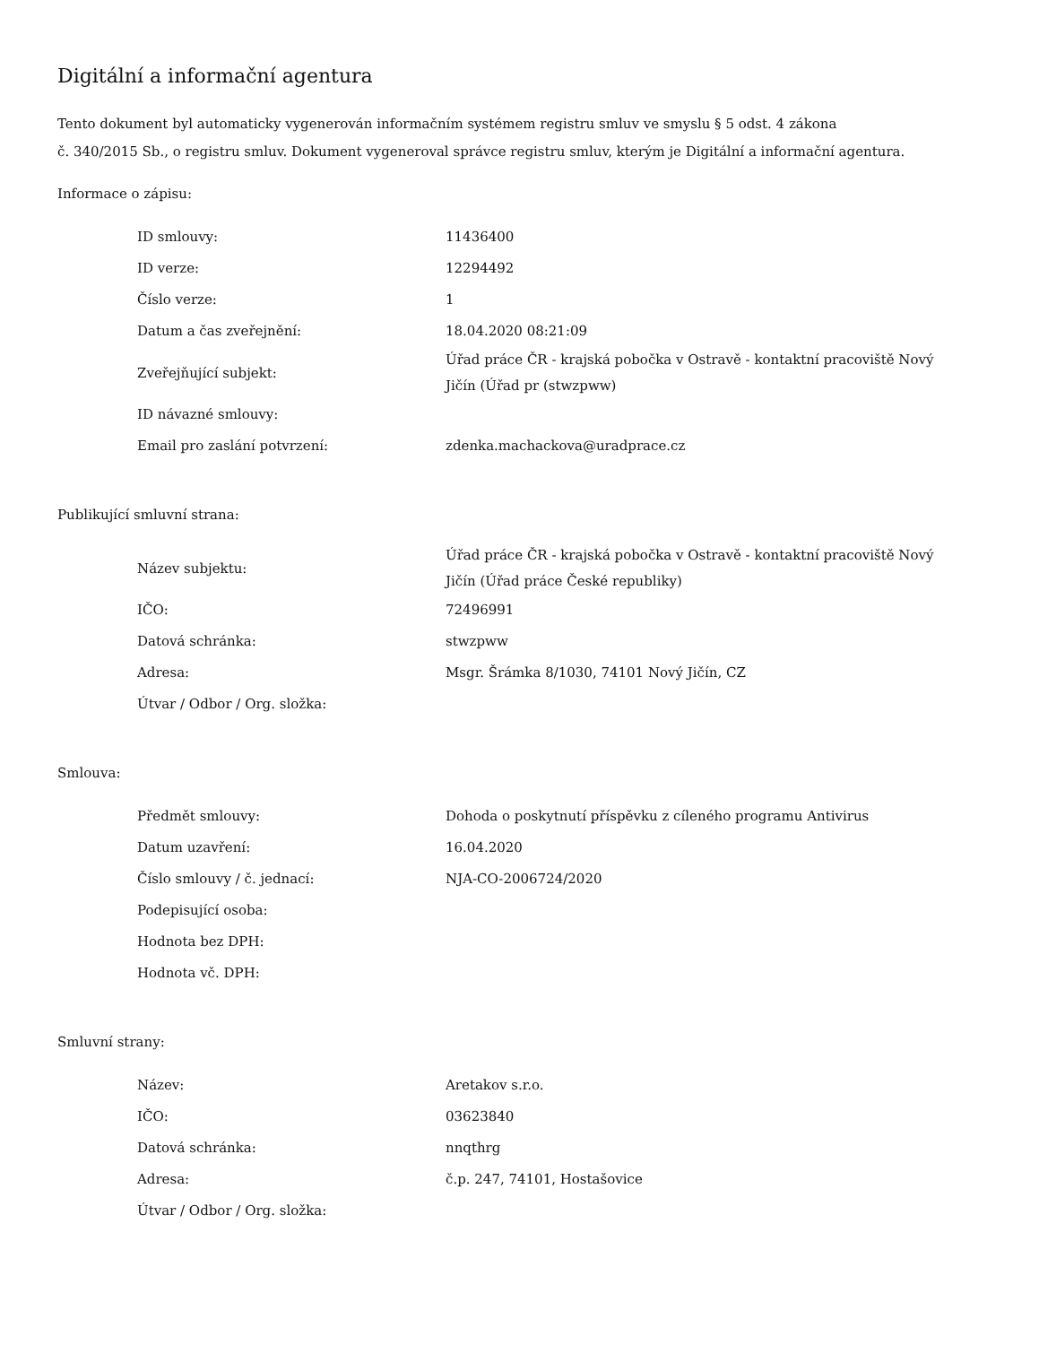Digitální a informační agentura
Tento dokument byl automaticky vygenerován informačním systémem registru smluv ve smyslu § 5 odst. 4 zákona
č. 340/2015 Sb., o registru smluv. Dokument vygeneroval správce registru smluv, kterým je Digitální a informační agentura.
Informace o zápisu:
| ID smlouvy: | 11436400 |
| ID verze: | 12294492 |
| Číslo verze: | 1 |
| Datum a čas zveřejnění: | 18.04.2020 08:21:09 |
| Zveřejňující subjekt: | Úřad práce ČR - krajská pobočka v Ostravě - kontaktní pracoviště Nový Jičín (Úřad pr (stwzpww) |
| ID návazné smlouvy: | |
| Email pro zaslání potvrzení: | zdenka.machackova@uradprace.cz |
Publikující smluvní strana:
| Název subjektu: | Úřad práce ČR - krajská pobočka v Ostravě - kontaktní pracoviště Nový Jičín (Úřad práce České republiky) |
| IČO: | 72496991 |
| Datová schránka: | stwzpww |
| Adresa: | Msgr. Šrámka 8/1030, 74101 Nový Jičín, CZ |
| Útvar / Odbor / Org. složka: | |
Smlouva:
| Předmět smlouvy: | Dohoda o poskytnutí příspěvku z cíleného programu Antivirus |
| Datum uzavření: | 16.04.2020 |
| Číslo smlouvy / č. jednací: | NJA-CO-2006724/2020 |
| Podepisující osoba: | |
| Hodnota bez DPH: | |
| Hodnota vč. DPH: | |
Smluvní strany:
| Název: | Aretakov s.r.o. |
| IČO: | 03623840 |
| Datová schránka: | nnqthrg |
| Adresa: | č.p. 247, 74101, Hostašovice |
| Útvar / Odbor / Org. složka: | |